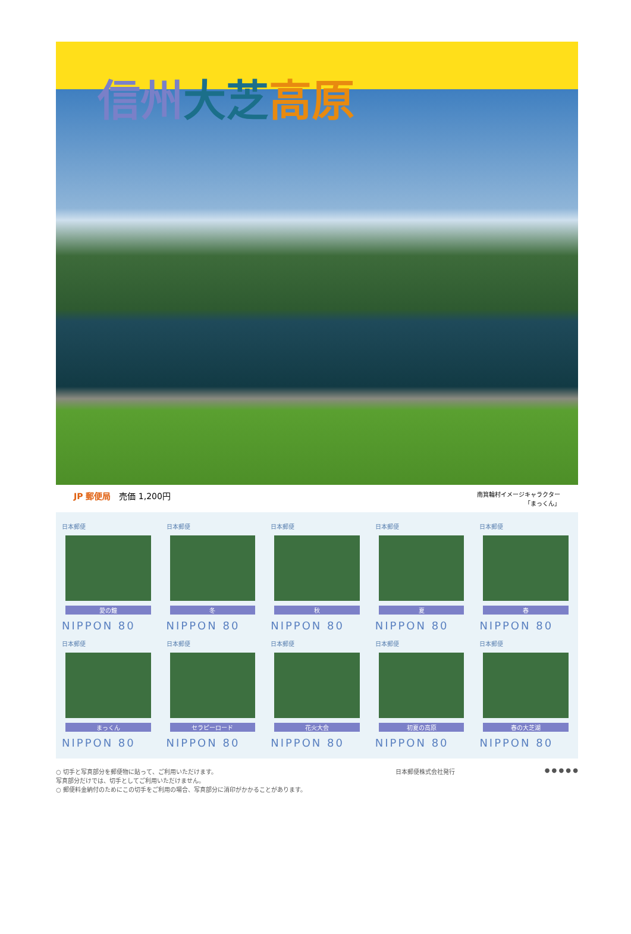信州大芝 高原
JP 郵便局　売価 1,200円
南箕輪村イメージキャラクター
「まっくん」
日本郵便
愛の鐘
NIPPON 80
日本郵便
冬
NIPPON 80
日本郵便
秋
NIPPON 80
日本郵便
夏
NIPPON 80
日本郵便
春
NIPPON 80
日本郵便
まっくん
NIPPON 80
日本郵便
セラピーロード
NIPPON 80
日本郵便
花火大会
NIPPON 80
日本郵便
初夏の高原
NIPPON 80
日本郵便
春の大芝湖
NIPPON 80
○ 切手と写真部分を郵便物に貼って、ご利用いただけます。
写真部分だけでは、切手としてご利用いただけません。
○ 郵便料金納付のためにこの切手をご利用の場合、写真部分に消印がかかることがあります。
日本郵便株式会社発行 ● ● ● ● ●